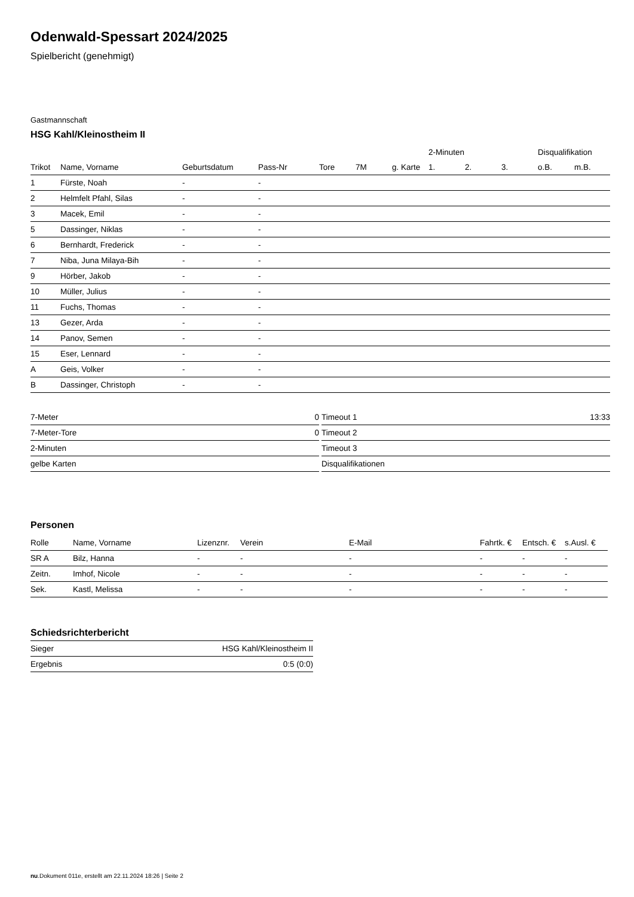Odenwald-Spessart 2024/2025
Spielbericht (genehmigt)
Gastmannschaft
HSG Kahl/Kleinostheim II
| | | | | | | | 2-Minuten | | | Disqualifikation | |
| --- | --- | --- | --- | --- | --- | --- | --- | --- | --- | --- | --- |
| Trikot | Name, Vorname | Geburtsdatum | Pass-Nr | Tore | 7M | g. Karte | 1. | 2. | 3. | o.B. | m.B. |
| 1 | Fürste, Noah | - | - | | | | | | | | |
| 2 | Helmfelt Pfahl, Silas | - | - | | | | | | | | |
| 3 | Macek, Emil | - | - | | | | | | | | |
| 5 | Dassinger, Niklas | - | - | | | | | | | | |
| 6 | Bernhardt, Frederick | - | - | | | | | | | | |
| 7 | Niba, Juna Milaya-Bih | - | - | | | | | | | | |
| 9 | Hörber, Jakob | - | - | | | | | | | | |
| 10 | Müller, Julius | - | - | | | | | | | | |
| 11 | Fuchs, Thomas | - | - | | | | | | | | |
| 13 | Gezer, Arda | - | - | | | | | | | | |
| 14 | Panov, Semen | - | - | | | | | | | | |
| 15 | Eser, Lennard | - | - | | | | | | | | |
| A | Geis, Volker | - | - | | | | | | | | |
| B | Dassinger, Christoph | - | - | | | | | | | | |
| 7-Meter | 0 |
| 7-Meter-Tore | 0 |
| 2-Minuten | |
| gelbe Karten | |
| Timeout 1 | 13:33 |
| Timeout 2 | |
| Timeout 3 | |
| Disqualifikationen | |
Personen
| Rolle | Name, Vorname | Lizenznr. | Verein | E-Mail | Fahrtk. € | Entsch. € | s.Ausl. € |
| --- | --- | --- | --- | --- | --- | --- | --- |
| SR A | Bilz, Hanna | - | - | - | - | - | - |
| Zeitn. | Imhof, Nicole | - | - | - | - | - | - |
| Sek. | Kastl, Melissa | - | - | - | - | - | - |
Schiedsrichterbericht
| Sieger | HSG Kahl/Kleinostheim II |
| Ergebnis | 0:5 (0:0) |
nu.Dokument 011e, erstellt am 22.11.2024 18:26 | Seite 2